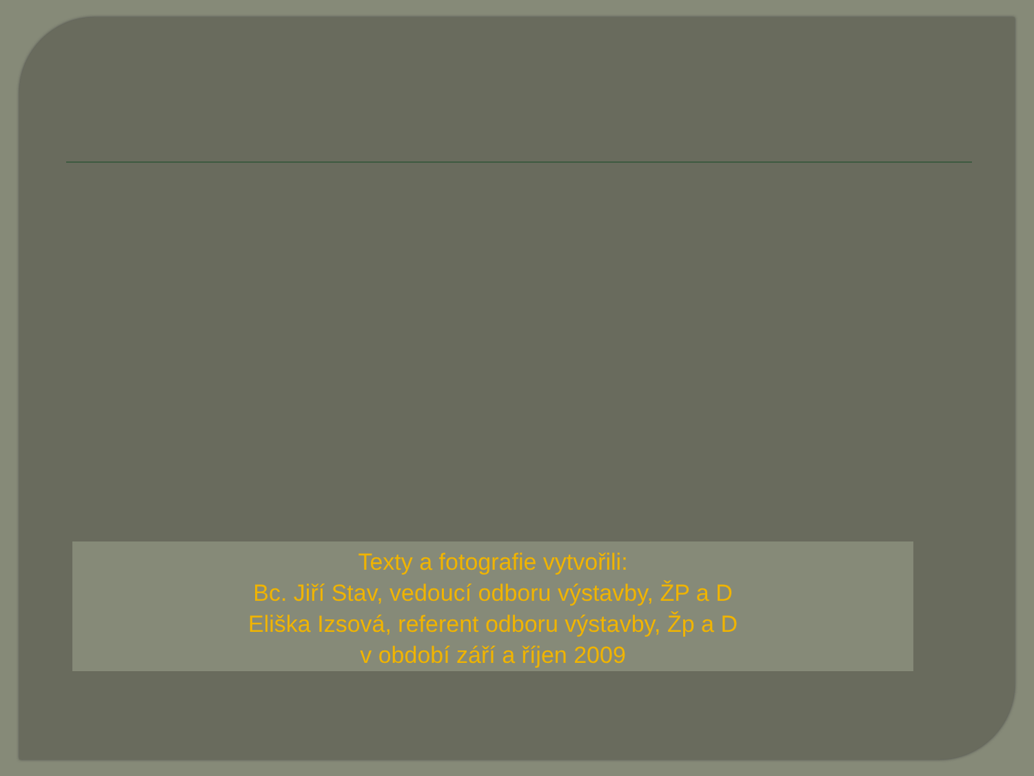Texty a fotografie vytvořili:
Bc. Jiří Stav, vedoucí odboru výstavby, ŽP a D
Eliška Izsová, referent odboru výstavby, Žp a D
v období září a říjen 2009